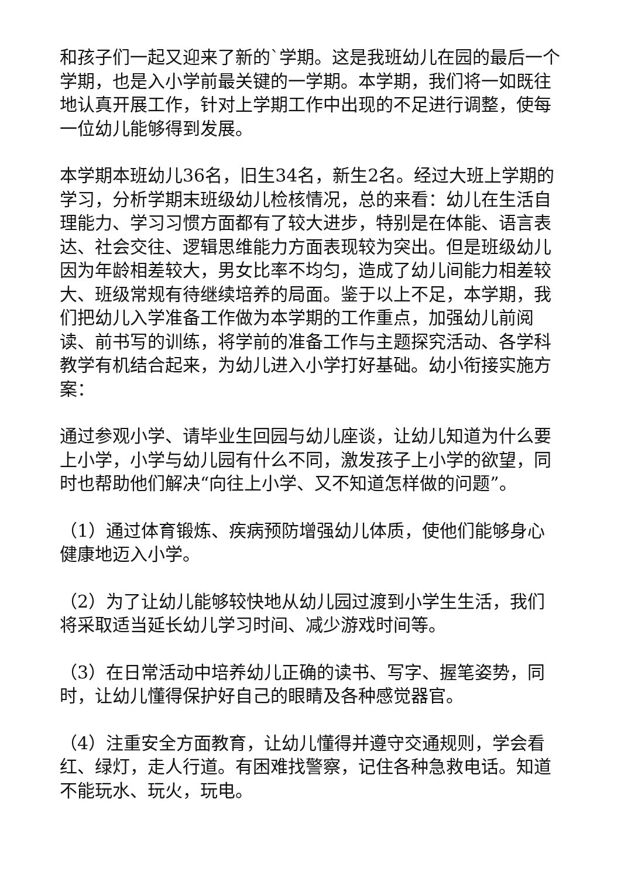和孩子们一起又迎来了新的`学期。这是我班幼儿在园的最后一个学期，也是入小学前最关键的一学期。本学期，我们将一如既往地认真开展工作，针对上学期工作中出现的不足进行调整，使每一位幼儿能够得到发展。
本学期本班幼儿36名，旧生34名，新生2名。经过大班上学期的学习，分析学期末班级幼儿检核情况，总的来看：幼儿在生活自理能力、学习习惯方面都有了较大进步，特别是在体能、语言表达、社会交往、逻辑思维能力方面表现较为突出。但是班级幼儿因为年龄相差较大，男女比率不均匀，造成了幼儿间能力相差较大、班级常规有待继续培养的局面。鉴于以上不足，本学期，我们把幼儿入学准备工作做为本学期的工作重点，加强幼儿前阅读、前书写的训练，将学前的准备工作与主题探究活动、各学科教学有机结合起来，为幼儿进入小学打好基础。幼小衔接实施方案：
通过参观小学、请毕业生回园与幼儿座谈，让幼儿知道为什么要上小学，小学与幼儿园有什么不同，激发孩子上小学的欲望，同时也帮助他们解决“向往上小学、又不知道怎样做的问题”。
（1）通过体育锻炼、疾病预防增强幼儿体质，使他们能够身心健康地迈入小学。
（2）为了让幼儿能够较快地从幼儿园过渡到小学生生活，我们将采取适当延长幼儿学习时间、减少游戏时间等。
（3）在日常活动中培养幼儿正确的读书、写字、握笔姿势，同时，让幼儿懂得保护好自己的眼睛及各种感觉器官。
（4）注重安全方面教育，让幼儿懂得并遵守交通规则，学会看红、绿灯，走人行道。有困难找警察，记住各种急救电话。知道不能玩水、玩火，玩电。